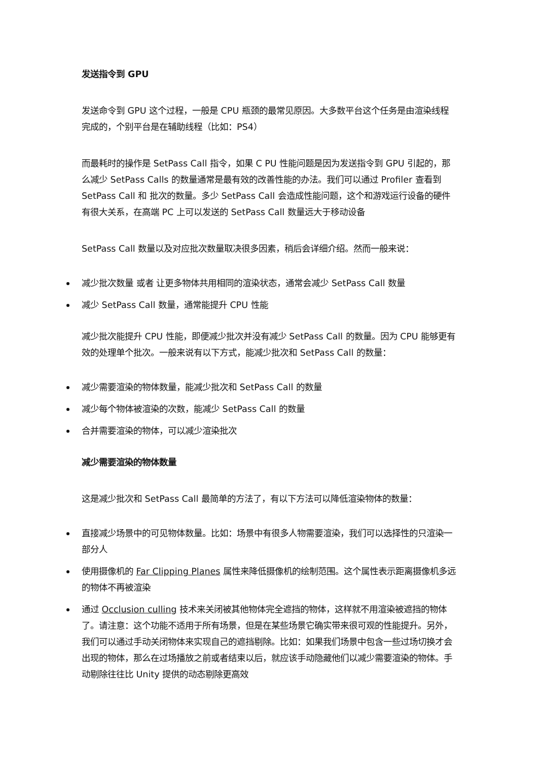发送指令到 GPU
发送命令到 GPU 这个过程，一般是 CPU 瓶颈的最常见原因。大多数平台这个任务是由渲染线程完成的，个别平台是在辅助线程（比如：PS4）
而最耗时的操作是 SetPass Call 指令，如果 C PU 性能问题是因为发送指令到 GPU 引起的，那么减少 SetPass Calls 的数量通常是最有效的改善性能的办法。我们可以通过 Profiler 查看到 SetPass Call 和 批次的数量。多少 SetPass Call 会造成性能问题，这个和游戏运行设备的硬件有很大关系，在高端 PC 上可以发送的 SetPass Call 数量远大于移动设备
SetPass Call 数量以及对应批次数量取决很多因素，稍后会详细介绍。然而一般来说：
减少批次数量 或者 让更多物体共用相同的渲染状态，通常会减少 SetPass Call 数量
减少 SetPass Call 数量，通常能提升 CPU 性能
减少批次能提升 CPU 性能，即便减少批次并没有减少 SetPass Call 的数量。因为 CPU 能够更有效的处理单个批次。一般来说有以下方式，能减少批次和 SetPass Call 的数量：
减少需要渲染的物体数量，能减少批次和 SetPass Call 的数量
减少每个物体被渲染的次数，能减少 SetPass Call 的数量
合并需要渲染的物体，可以减少渲染批次
减少需要渲染的物体数量
这是减少批次和 SetPass Call 最简单的方法了，有以下方法可以降低渲染物体的数量：
直接减少场景中的可见物体数量。比如：场景中有很多人物需要渲染，我们可以选择性的只渲染一部分人
使用摄像机的 Far Clipping Planes 属性来降低摄像机的绘制范围。这个属性表示距离摄像机多远的物体不再被渲染
通过 Occlusion culling 技术来关闭被其他物体完全遮挡的物体，这样就不用渲染被遮挡的物体了。请注意：这个功能不适用于所有场景，但是在某些场景它确实带来很可观的性能提升。另外，我们可以通过手动关闭物体来实现自己的遮挡剔除。比如：如果我们场景中包含一些过场切换才会出现的物体，那么在过场播放之前或者结束以后，就应该手动隐藏他们以减少需要渲染的物体。手动剔除往往比 Unity 提供的动态剔除更高效